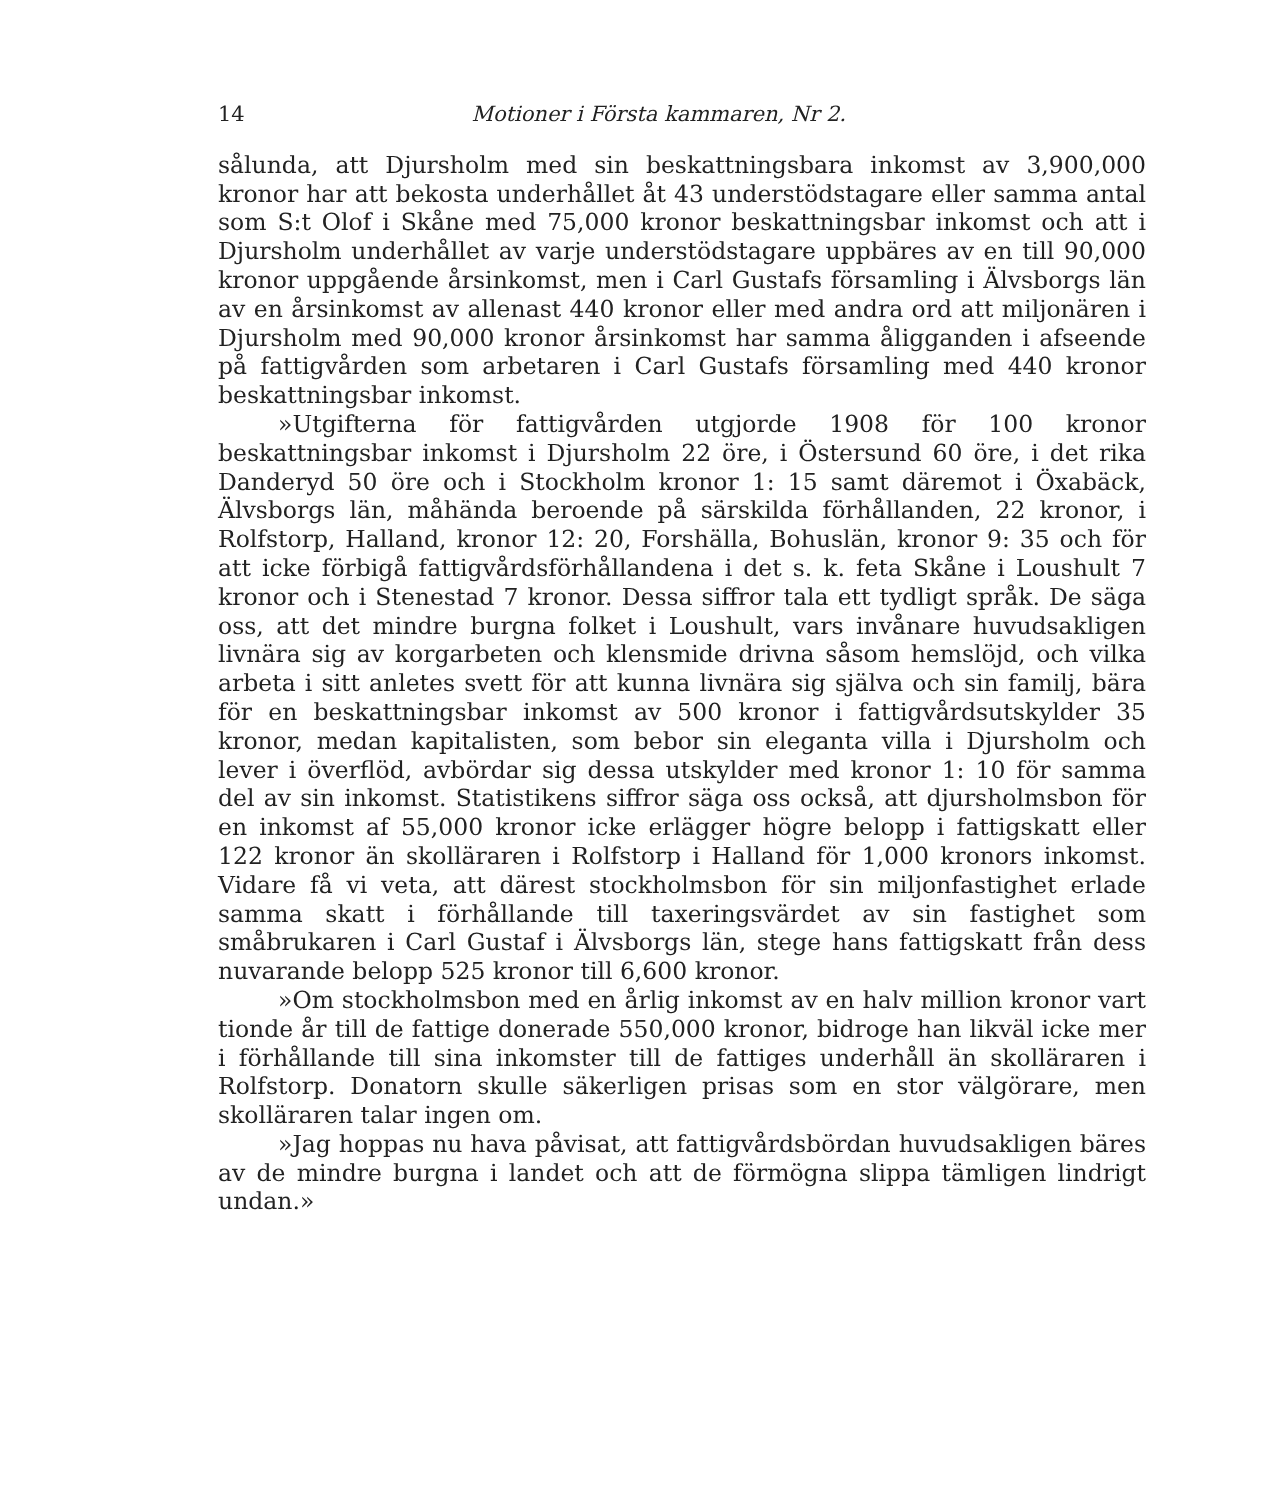14 Motioner i Första kammaren, Nr 2.
sålunda, att Djursholm med sin beskattningsbara inkomst av 3,900,000 kronor har att bekosta underhållet åt 43 understödstagare eller samma antal som S:t Olof i Skåne med 75,000 kronor beskattningsbar inkomst och att i Djursholm underhållet av varje understödstagare uppbäres av en till 90,000 kronor uppgående årsinkomst, men i Carl Gustafs församling i Älvsborgs län av en årsinkomst av allenast 440 kronor eller med andra ord att miljonären i Djursholm med 90,000 kronor årsinkomst har samma åligganden i afseende på fattigvården som arbetaren i Carl Gustafs församling med 440 kronor beskattningsbar inkomst.
»Utgifterna för fattigvården utgjorde 1908 för 100 kronor beskattningsbar inkomst i Djursholm 22 öre, i Östersund 60 öre, i det rika Danderyd 50 öre och i Stockholm kronor 1: 15 samt däremot i Öxabäck, Älvsborgs län, måhända beroende på särskilda förhållanden, 22 kronor, i Rolfstorp, Halland, kronor 12: 20, Forshälla, Bohuslän, kronor 9: 35 och för att icke förbigå fattigvårdsförhållandena i det s. k. feta Skåne i Loushult 7 kronor och i Stenestad 7 kronor. Dessa siffror tala ett tydligt språk. De säga oss, att det mindre burgna folket i Loushult, vars invånare huvudsakligen livnära sig av korgarbeten och klensmide drivna såsom hemslöjd, och vilka arbeta i sitt anletes svett för att kunna livnära sig själva och sin familj, bära för en beskattningsbar inkomst av 500 kronor i fattigvårdsutskylder 35 kronor, medan kapitalisten, som bebor sin eleganta villa i Djursholm och lever i överflöd, avbördar sig dessa utskylder med kronor 1: 10 för samma del av sin inkomst. Statistikens siffror säga oss också, att djursholmsbon för en inkomst af 55,000 kronor icke erlägger högre belopp i fattigskatt eller 122 kronor än skolläraren i Rolfstorp i Halland för 1,000 kronors inkomst. Vidare få vi veta, att därest stockholmsbon för sin miljonfastighet erlade samma skatt i förhållande till taxeringsvärdet av sin fastighet som småbrukaren i Carl Gustaf i Älvsborgs län, stege hans fattigskatt från dess nuvarande belopp 525 kronor till 6,600 kronor.
»Om stockholmsbon med en årlig inkomst av en halv million kronor vart tionde år till de fattige donerade 550,000 kronor, bidroge han likväl icke mer i förhållande till sina inkomster till de fattiges underhåll än skolläraren i Rolfstorp. Donatorn skulle säkerligen prisas som en stor välgörare, men skolläraren talar ingen om.
»Jag hoppas nu hava påvisat, att fattigvårdsbördan huvudsakligen bäres av de mindre burgna i landet och att de förmögna slippa tämligen lindrigt undan.»